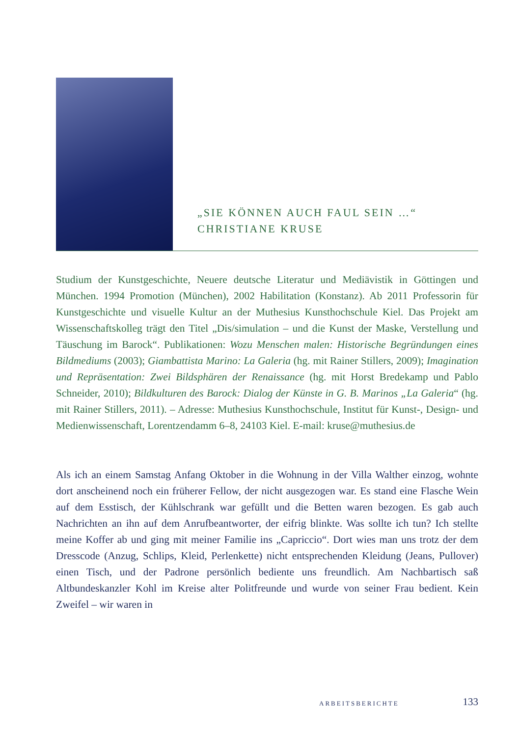„SIE KÖNNEN AUCH FAUL SEIN …“
CHRISTIANE KRUSE
Studium der Kunstgeschichte, Neuere deutsche Literatur und Mediävistik in Göttingen und München. 1994 Promotion (München), 2002 Habilitation (Konstanz). Ab 2011 Professorin für Kunstgeschichte und visuelle Kultur an der Muthesius Kunsthochschule Kiel. Das Projekt am Wissenschaftskolleg trägt den Titel „Dis/simulation – und die Kunst der Maske, Verstellung und Täuschung im Barock“. Publikationen: Wozu Menschen malen: Historische Begründungen eines Bildmediums (2003); Giambattista Marino: La Galeria (hg. mit Rainer Stillers, 2009); Imagination und Repräsentation: Zwei Bildsphären der Renaissance (hg. mit Horst Bredekamp und Pablo Schneider, 2010); Bildkulturen des Barock: Dialog der Künste in G. B. Marinos „La Galeria“ (hg. mit Rainer Stillers, 2011). – Adresse: Muthesius Kunsthochschule, Institut für Kunst-, Design- und Medienwissenschaft, Lorentzendamm 6–8, 24103 Kiel. E-mail: kruse@muthesius.de
Als ich an einem Samstag Anfang Oktober in die Wohnung in der Villa Walther einzog, wohnte dort anscheinend noch ein früherer Fellow, der nicht ausgezogen war. Es stand eine Flasche Wein auf dem Esstisch, der Kühlschrank war gefüllt und die Betten waren bezogen. Es gab auch Nachrichten an ihn auf dem Anrufbeantworter, der eifrig blinkte. Was sollte ich tun? Ich stellte meine Koffer ab und ging mit meiner Familie ins „Capriccio“. Dort wies man uns trotz der dem Dresscode (Anzug, Schlips, Kleid, Perlenkette) nicht entsprechenden Kleidung (Jeans, Pullover) einen Tisch, und der Padrone persönlich bediente uns freundlich. Am Nachbartisch saß Altbundeskanzler Kohl im Kreise alter Politfreunde und wurde von seiner Frau bedient. Kein Zweifel – wir waren in
ARBEITSBERICHTE 133